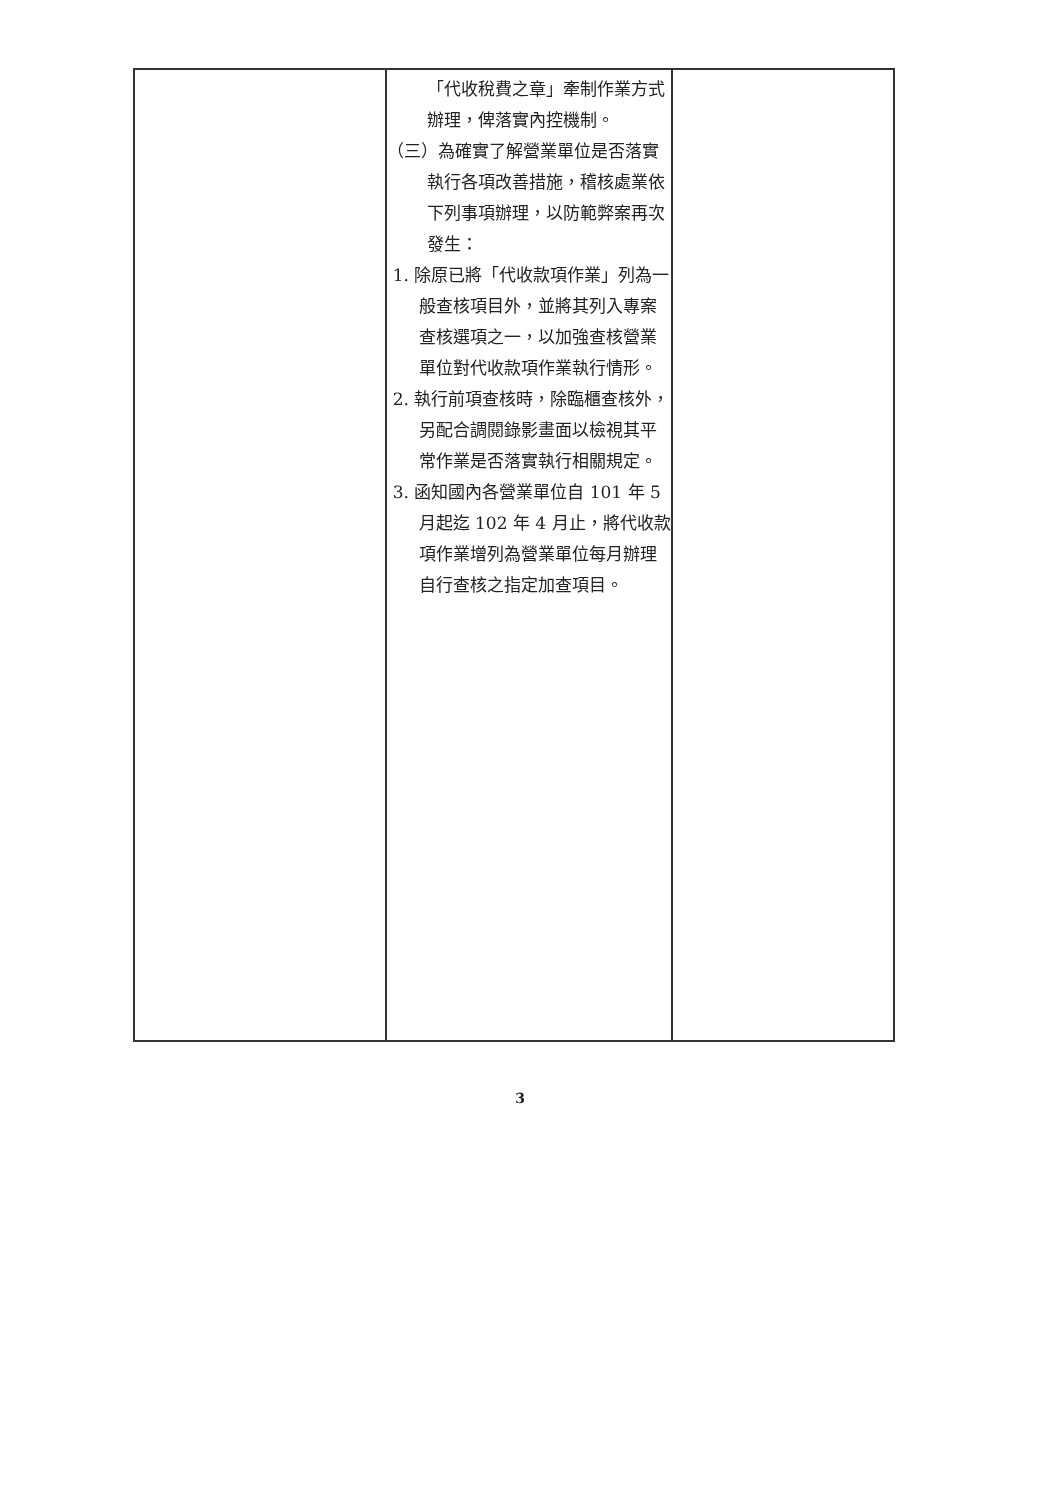| | 「代收稅費之章」牽制作業方式辦理，俾落實內控機制。 （三）為確實了解營業單位是否落實執行各項改善措施，稽核處業依下列事項辦理，以防範弊案再次發生： 1. 除原已將「代收款項作業」列為一般查核項目外，並將其列入專案查核選項之一，以加強查核營業單位對代收款項作業執行情形。 2. 執行前項查核時，除臨櫃查核外，另配合調閱錄影畫面以檢視其平常作業是否落實執行相關規定。 3. 函知國內各營業單位自 101 年 5 月起迄 102 年 4 月止，將代收款項作業增列為營業單位每月辦理自行查核之指定加查項目。 | |
3